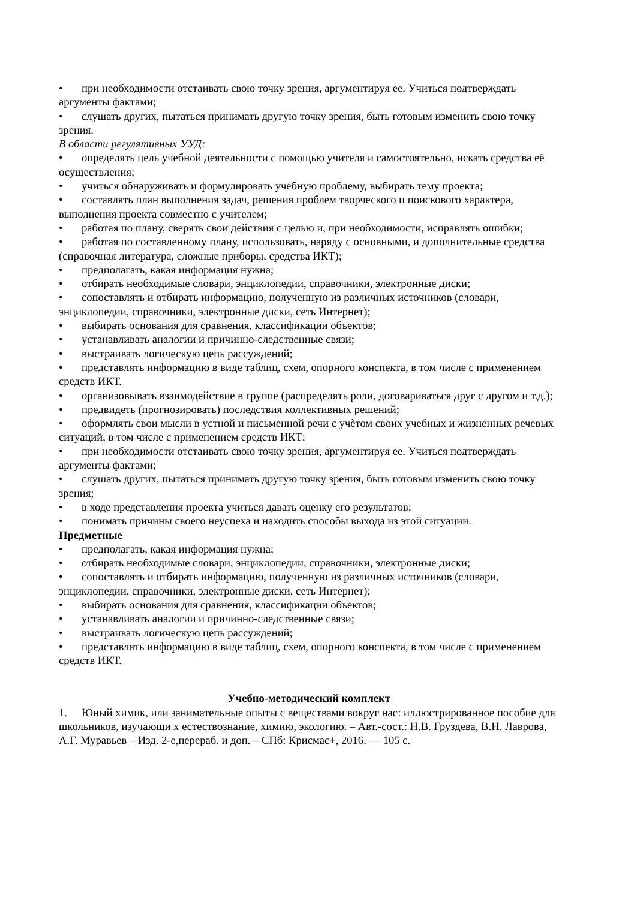• при необходимости отстаивать свою точку зрения, аргументируя ее. Учиться подтверждать аргументы фактами;
• слушать других, пытаться принимать другую точку зрения, быть готовым изменить свою точку зрения.
В области регулятивных УУД:
• определять цель учебной деятельности с помощью учителя и самостоятельно, искать средства её осуществления;
• учиться обнаруживать и формулировать учебную проблему, выбирать тему проекта;
• составлять план выполнения задач, решения проблем творческого и поискового характера, выполнения проекта совместно с учителем;
• работая по плану, сверять свои действия с целью и, при необходимости, исправлять ошибки;
• работая по составленному плану, использовать, наряду с основными, и дополнительные средства (справочная литература, сложные приборы, средства ИКТ);
• предполагать, какая информация нужна;
• отбирать необходимые словари, энциклопедии, справочники, электронные диски;
• сопоставлять и отбирать информацию, полученную из различных источников (словари, энциклопедии, справочники, электронные диски, сеть Интернет);
• выбирать основания для сравнения, классификации объектов;
• устанавливать аналогии и причинно-следственные связи;
• выстраивать логическую цепь рассуждений;
• представлять информацию в виде таблиц, схем, опорного конспекта, в том числе с применением средств ИКТ.
• организовывать взаимодействие в группе (распределять роли, договариваться друг с другом и т.д.);
• предвидеть (прогнозировать) последствия коллективных решений;
• оформлять свои мысли в устной и письменной речи с учѐтом своих учебных и жизненных речевых ситуаций, в том числе с применением средств ИКТ;
• при необходимости отстаивать свою точку зрения, аргументируя ее. Учиться подтверждать аргументы фактами;
• слушать других, пытаться принимать другую точку зрения, быть готовым изменить свою точку зрения;
• в ходе представления проекта учиться давать оценку его результатов;
• понимать причины своего неуспеха и находить способы выхода из этой ситуации.
Предметные
• предполагать, какая информация нужна;
• отбирать необходимые словари, энциклопедии, справочники, электронные диски;
• сопоставлять и отбирать информацию, полученную из различных источников (словари, энциклопедии, справочники, электронные диски, сеть Интернет);
• выбирать основания для сравнения, классификации объектов;
• устанавливать аналогии и причинно-следственные связи;
• выстраивать логическую цепь рассуждений;
• представлять информацию в виде таблиц, схем, опорного конспекта, в том числе с применением средств ИКТ.
Учебно-методический комплект
1. Юный химик, или занимательные опыты с веществами вокруг нас: иллюстрированное пособие для школьников, изучающи х естествознание, химию, экологию. – Авт.-сост.: Н.В. Груздева, В.Н. Лаврова, А.Г. Муравьев – Изд. 2-е,перераб. и доп. – СПб: Крисмас+, 2016. — 105 с.